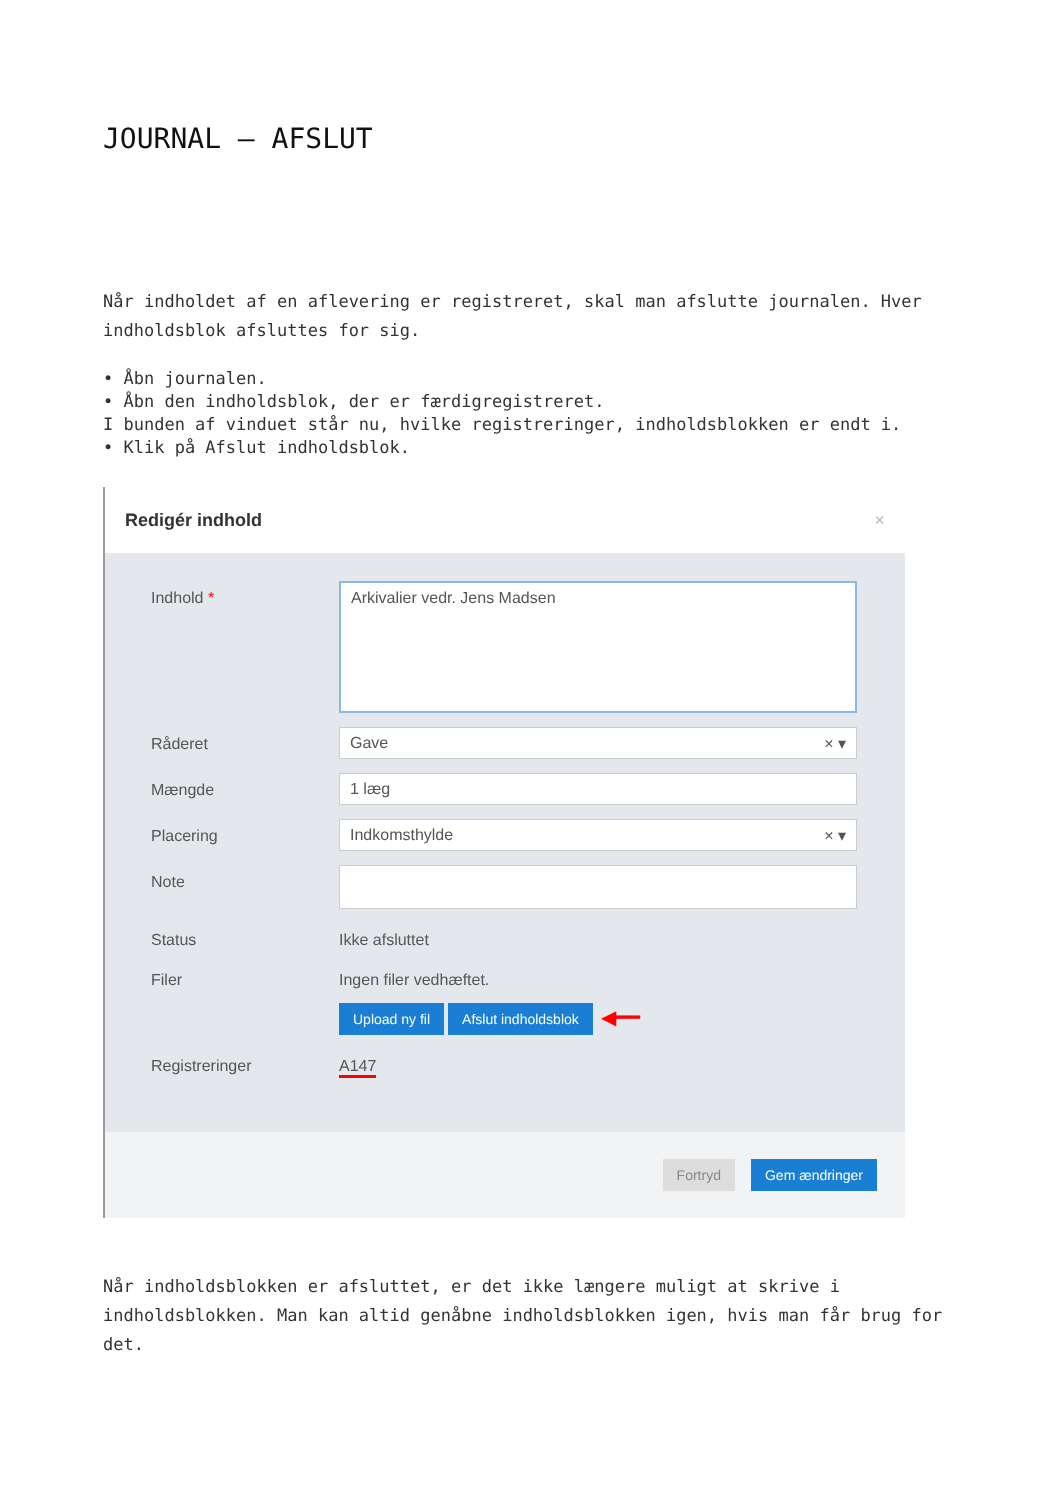JOURNAL – AFSLUT
Når indholdet af en aflevering er registreret, skal man afslutte journalen. Hver indholdsblok afsluttes for sig.
• Åbn journalen.
• Åbn den indholdsblok, der er færdigregistreret.
I bunden af vinduet står nu, hvilke registreringer, indholdsblokken er endt i.
• Klik på Afslut indholdsblok.
Redigér indhold ×
Indhold *
Arkivalier vedr. Jens Madsen
Råderet
Gave × ▾
Mængde
1 læg
Placering
Indkomsthylde × ▾
Note
Status Ikke afsluttet
Filer Ingen filer vedhæftet.
Upload ny fil Afslut indholdsblok ◀━━
Registreringer A147
Fortryd Gem ændringer
Når indholdsblokken er afsluttet, er det ikke længere muligt at skrive i indholdsblokken. Man kan altid genåbne indholdsblokken igen, hvis man får brug for det.